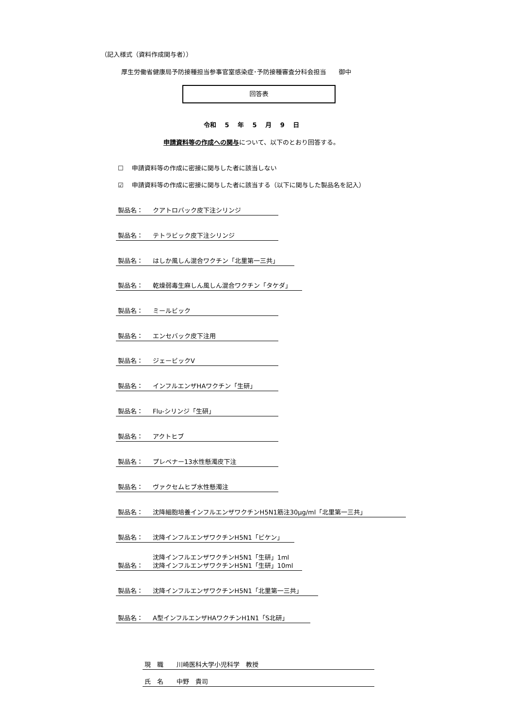（記入様式（資料作成関与者））
厚生労働省健康局予防接種担当参事官室感染症･予防接種審査分科会担当　　御中
回答表
令和　 5　 年　 5　 月　 9　 日
申請資料等の作成への関与について、以下のとおり回答する。
☐　 申請資料等の作成に密接に関与した者に該当しない
☑　 申請資料等の作成に密接に関与した者に該当する（以下に関与した製品名を記入）
製品名： クアトロバック皮下注シリンジ
製品名： テトラビック皮下注シリンジ
製品名： はしか風しん混合ワクチン「北里第一三共」
製品名： 乾燥弱毒生麻しん風しん混合ワクチン「タケダ」
製品名： ミールビック
製品名： エンセバック皮下注用
製品名： ジェービックV
製品名： インフルエンザHAワクチン「生研」
製品名： Flu-シリンジ「生研」
製品名： アクトヒブ
製品名： プレベナー13水性懸濁皮下注
製品名： ヴァクセムヒブ水性懸濁注
製品名： 沈降細胞培養インフルエンザワクチンH5N1筋注30μg/ml「北里第一三共」
製品名： 沈降インフルエンザワクチンH5N1「ビケン」
沈降インフルエンザワクチンH5N1「生研」1ml
製品名： 沈降インフルエンザワクチンH5N1「生研」10ml
製品名： 沈降インフルエンザワクチンH5N1「北里第一三共」
製品名： A型インフルエンザHAワクチンH1N1「S北研」
現　職 川崎医科大学小児科学　教授
氏　名 中野　貴司